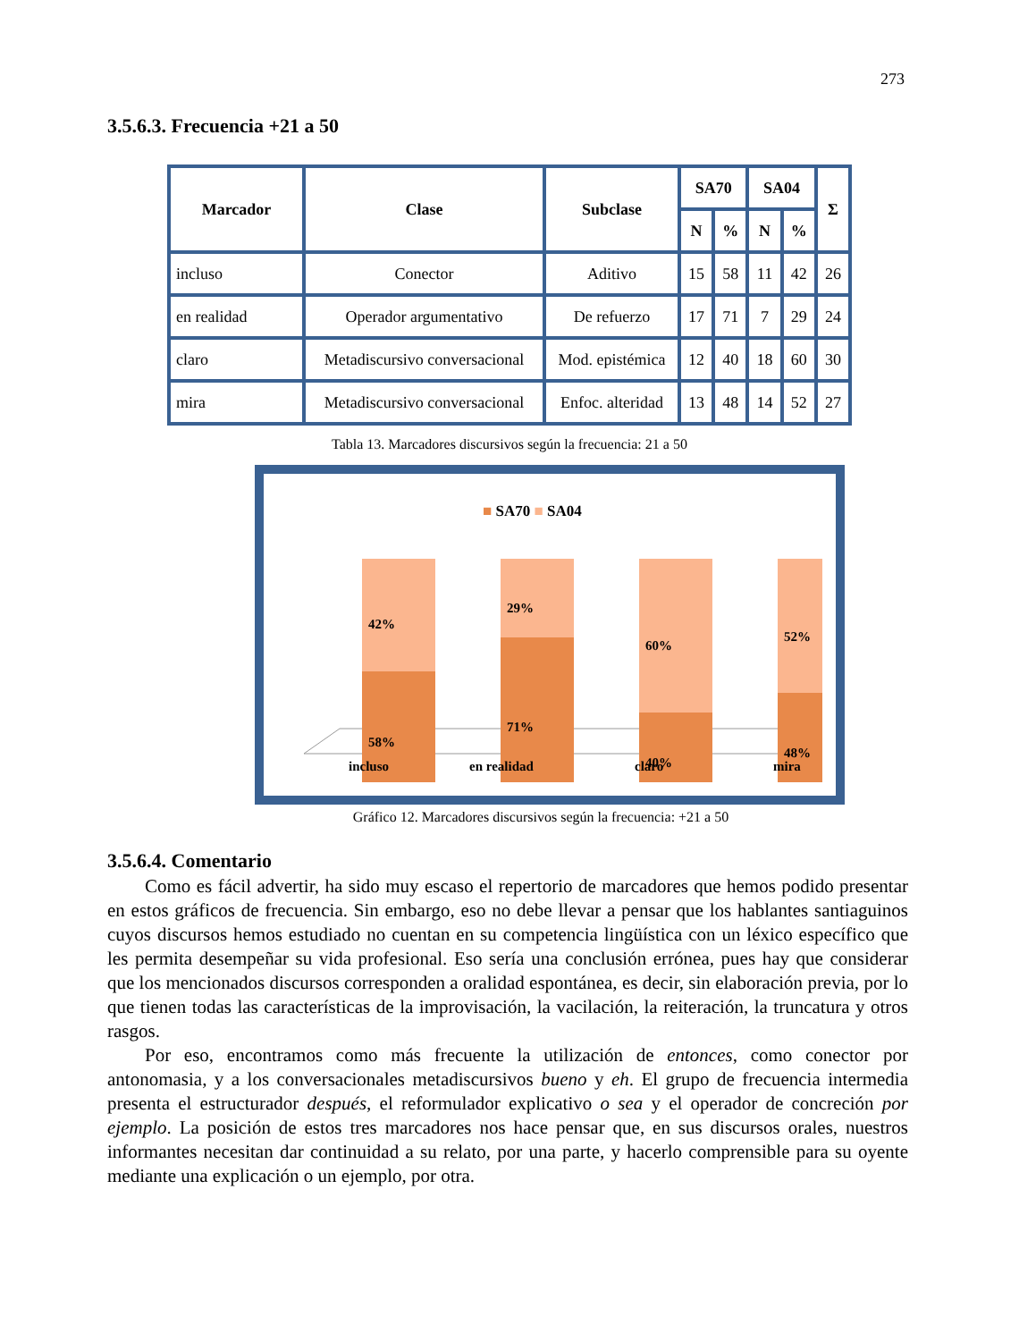273
3.5.6.3. Frecuencia +21 a 50
| Marcador | Clase | Subclase | SA70 | | SA04 | | Σ |
| --- | --- | --- | --- | --- | --- | --- | --- |
| | | | N | % | N | % | |
| incluso | Conector | Aditivo | 15 | 58 | 11 | 42 | 26 |
| en realidad | Operador argumentativo | De refuerzo | 17 | 71 | 7 | 29 | 24 |
| claro | Metadiscursivo conversacional | Mod. epistémica | 12 | 40 | 18 | 60 | 30 |
| mira | Metadiscursivo conversacional | Enfoc. alteridad | 13 | 48 | 14 | 52 | 27 |
Tabla 13. Marcadores discursivos según la frecuencia: 21 a 50
■ SA70 ■ SA04
42%
58%
29%
71%
60%
40%
52%
48%
incluso
en realidad
claro
mira
Gráfico 12. Marcadores discursivos según la frecuencia: +21 a 50
3.5.6.4. Comentario
Como es fácil advertir, ha sido muy escaso el repertorio de marcadores que hemos podido presentar en estos gráficos de frecuencia. Sin embargo, eso no debe llevar a pensar que los hablantes santiaguinos cuyos discursos hemos estudiado no cuentan en su competencia lingüística con un léxico específico que les permita desempeñar su vida profesional. Eso sería una conclusión errónea, pues hay que considerar que los mencionados discursos corresponden a oralidad espontánea, es decir, sin elaboración previa, por lo que tienen todas las características de la improvisación, la vacilación, la reiteración, la truncatura y otros rasgos.
Por eso, encontramos como más frecuente la utilización de entonces, como conector por antonomasia, y a los conversacionales metadiscursivos bueno y eh. El grupo de frecuencia intermedia presenta el estructurador después, el reformulador explicativo o sea y el operador de concreción por ejemplo. La posición de estos tres marcadores nos hace pensar que, en sus discursos orales, nuestros informantes necesitan dar continuidad a su relato, por una parte, y hacerlo comprensible para su oyente mediante una explicación o un ejemplo, por otra.